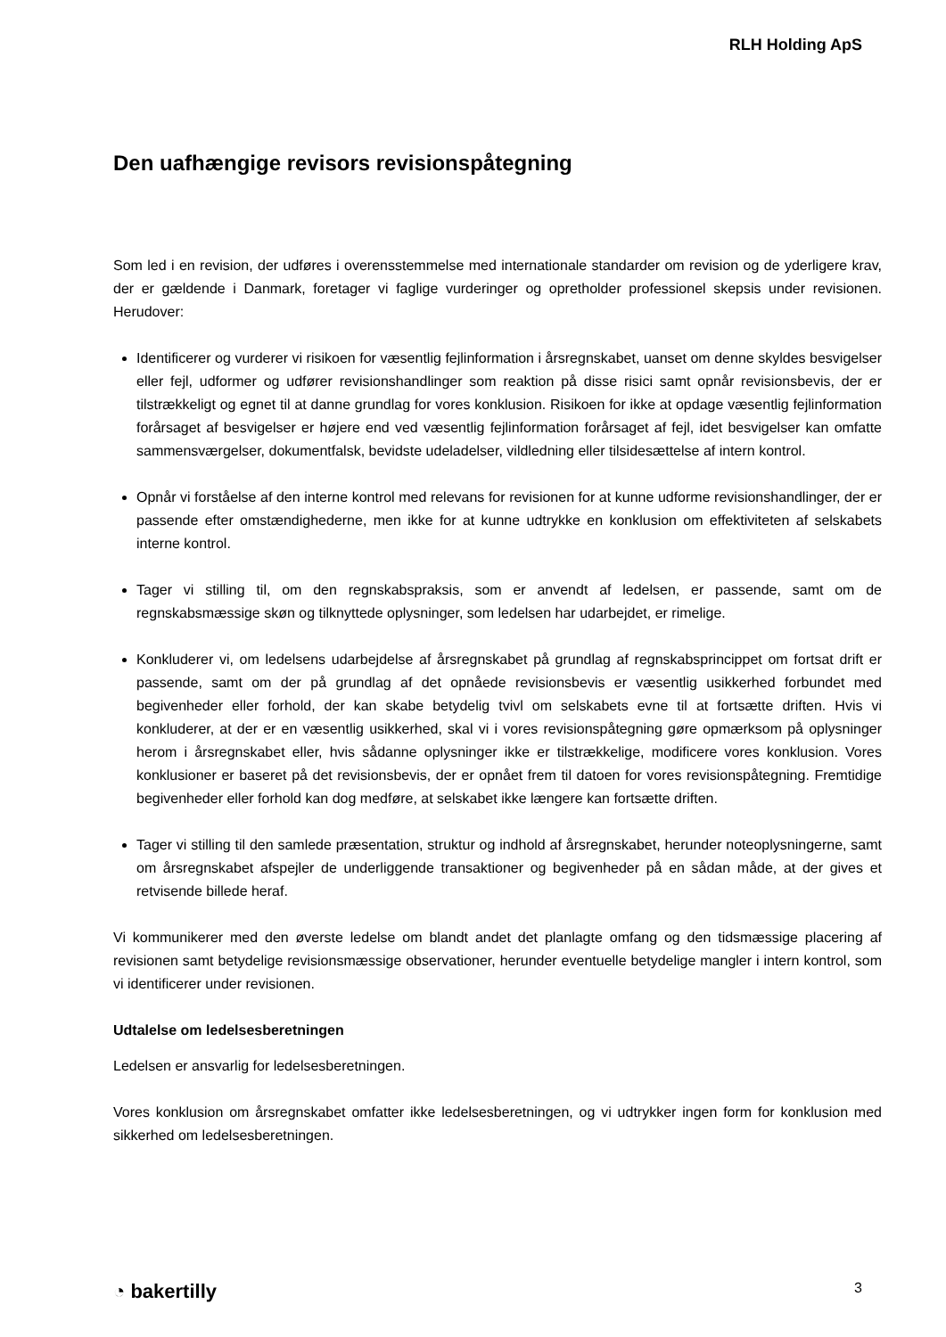RLH Holding ApS
Den uafhængige revisors revisionspåtegning
Som led i en revision, der udføres i overensstemmelse med internationale standarder om revision og de yderligere krav, der er gældende i Danmark, foretager vi faglige vurderinger og opretholder professionel skepsis under revisionen. Herudover:
Identificerer og vurderer vi risikoen for væsentlig fejlinformation i årsregnskabet, uanset om denne skyldes besvigelser eller fejl, udformer og udfører revisionshandlinger som reaktion på disse risici samt opnår revisionsbevis, der er tilstrækkeligt og egnet til at danne grundlag for vores konklusion. Risikoen for ikke at opdage væsentlig fejlinformation forårsaget af besvigelser er højere end ved væsentlig fejlinformation forårsaget af fejl, idet besvigelser kan omfatte sammensværgelser, dokumentfalsk, bevidste udeladelser, vildledning eller tilsidesættelse af intern kontrol.
Opnår vi forståelse af den interne kontrol med relevans for revisionen for at kunne udforme revisionshandlinger, der er passende efter omstændighederne, men ikke for at kunne udtrykke en konklusion om effektiviteten af selskabets interne kontrol.
Tager vi stilling til, om den regnskabspraksis, som er anvendt af ledelsen, er passende, samt om de regnskabsmæssige skøn og tilknyttede oplysninger, som ledelsen har udarbejdet, er rimelige.
Konkluderer vi, om ledelsens udarbejdelse af årsregnskabet på grundlag af regnskabsprincippet om fortsat drift er passende, samt om der på grundlag af det opnåede revisionsbevis er væsentlig usikkerhed forbundet med begivenheder eller forhold, der kan skabe betydelig tvivl om selskabets evne til at fortsætte driften. Hvis vi konkluderer, at der er en væsentlig usikkerhed, skal vi i vores revisionspåtegning gøre opmærksom på oplysninger herom i årsregnskabet eller, hvis sådanne oplysninger ikke er tilstrækkelige, modificere vores konklusion. Vores konklusioner er baseret på det revisionsbevis, der er opnået frem til datoen for vores revisionspåtegning. Fremtidige begivenheder eller forhold kan dog medføre, at selskabet ikke længere kan fortsætte driften.
Tager vi stilling til den samlede præsentation, struktur og indhold af årsregnskabet, herunder noteoplysningerne, samt om årsregnskabet afspejler de underliggende transaktioner og begivenheder på en sådan måde, at der gives et retvisende billede heraf.
Vi kommunikerer med den øverste ledelse om blandt andet det planlagte omfang og den tidsmæssige placering af revisionen samt betydelige revisionsmæssige observationer, herunder eventuelle betydelige mangler i intern kontrol, som vi identificerer under revisionen.
Udtalelse om ledelsesberetningen
Ledelsen er ansvarlig for ledelsesberetningen.
Vores konklusion om årsregnskabet omfatter ikke ledelsesberetningen, og vi udtrykker ingen form for konklusion med sikkerhed om ledelsesberetningen.
◔ bakertilly 3